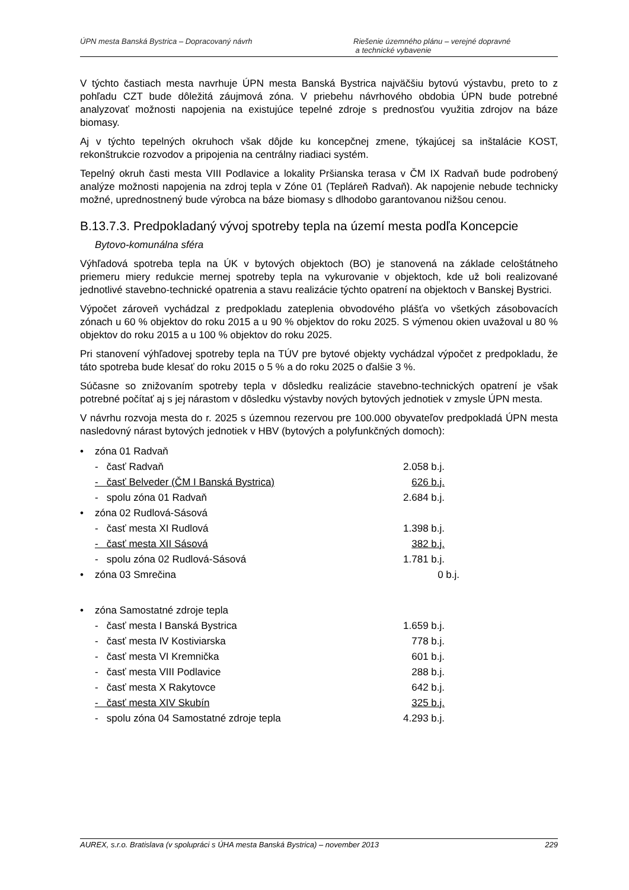ÚPN mesta Banská Bystrica – Dopracovaný návrh
Riešenie územného plánu – verejné dopravné
a technické vybavenie
V týchto častiach mesta navrhuje ÚPN mesta Banská Bystrica najväčšiu bytovú výstavbu, preto to z pohľadu CZT bude dôležitá záujmová zóna. V priebehu návrhového obdobia ÚPN bude potrebné analyzovať možnosti napojenia na existujúce tepelné zdroje s prednosťou využitia zdrojov na báze biomasy.
Aj v týchto tepelných okruhoch však dôjde ku koncepčnej zmene, týkajúcej sa inštalácie KOST, rekonštrukcie rozvodov a pripojenia na centrálny riadiaci systém.
Tepelný okruh časti mesta VIII Podlavice a lokality Pršianska terasa v ČM IX Radvaň bude podrobený analýze možnosti napojenia na zdroj tepla v Zóne 01 (Tepláreň Radvaň). Ak napojenie nebude technicky možné, uprednostnený bude výrobca na báze biomasy s dlhodobo garantovanou nižšou cenou.
B.13.7.3. Predpokladaný vývoj spotreby tepla na území mesta podľa Koncepcie
Bytovo-komunálna sféra
Výhľadová spotreba tepla na ÚK v bytových objektoch (BO) je stanovená na základe celoštátneho priemeru miery redukcie mernej spotreby tepla na vykurovanie v objektoch, kde už boli realizované jednotlivé stavebno-technické opatrenia a stavu realizácie týchto opatrení na objektoch v Banskej Bystrici.
Výpočet zároveň vychádzal z predpokladu zateplenia obvodového plášťa vo všetkých zásobovacích zónach u 60 % objektov do roku 2015 a u 90 % objektov do roku 2025. S výmenou okien uvažoval u 80 % objektov do roku 2015 a u 100 % objektov do roku 2025.
Pri stanovení výhľadovej spotreby tepla na TÚV pre bytové objekty vychádzal výpočet z predpokladu, že táto spotreba bude klesať do roku 2015 o 5 % a do roku 2025 o ďalšie 3 %.
Súčasne so znižovaním spotreby tepla v dôsledku realizácie stavebno-technických opatrení je však potrebné počítať aj s jej nárastom v dôsledku výstavby nových bytových jednotiek v zmysle ÚPN mesta.
V návrhu rozvoja mesta do r. 2025 s územnou rezervou pre 100.000 obyvateľov predpokladá ÚPN mesta nasledovný nárast bytových jednotiek v HBV (bytových a polyfunkčných domoch):
• zóna 01 Radvaň
- časť Radvaň 2.058 b.j.
- časť Belveder (ČM I Banská Bystrica) 626 b.j.
- spolu zóna 01 Radvaň 2.684 b.j.
• zóna 02 Rudlová-Sásová
- časť mesta XI Rudlová 1.398 b.j.
- časť mesta XII Sásová 382 b.j.
- spolu zóna 02 Rudlová-Sásová 1.781 b.j.
• zóna 03 Smrečina 0 b.j.
• zóna Samostatné zdroje tepla
- časť mesta I Banská Bystrica 1.659 b.j.
- časť mesta IV Kostiviarska 778 b.j.
- časť mesta VI Kremnička 601 b.j.
- časť mesta VIII Podlavice 288 b.j.
- časť mesta X Rakytovce 642 b.j.
- časť mesta XIV Skubín 325 b.j.
- spolu zóna 04 Samostatné zdroje tepla 4.293 b.j.
AUREX, s.r.o. Bratislava (v spolupráci s ÚHA mesta Banská Bystrica) – november 2013 229